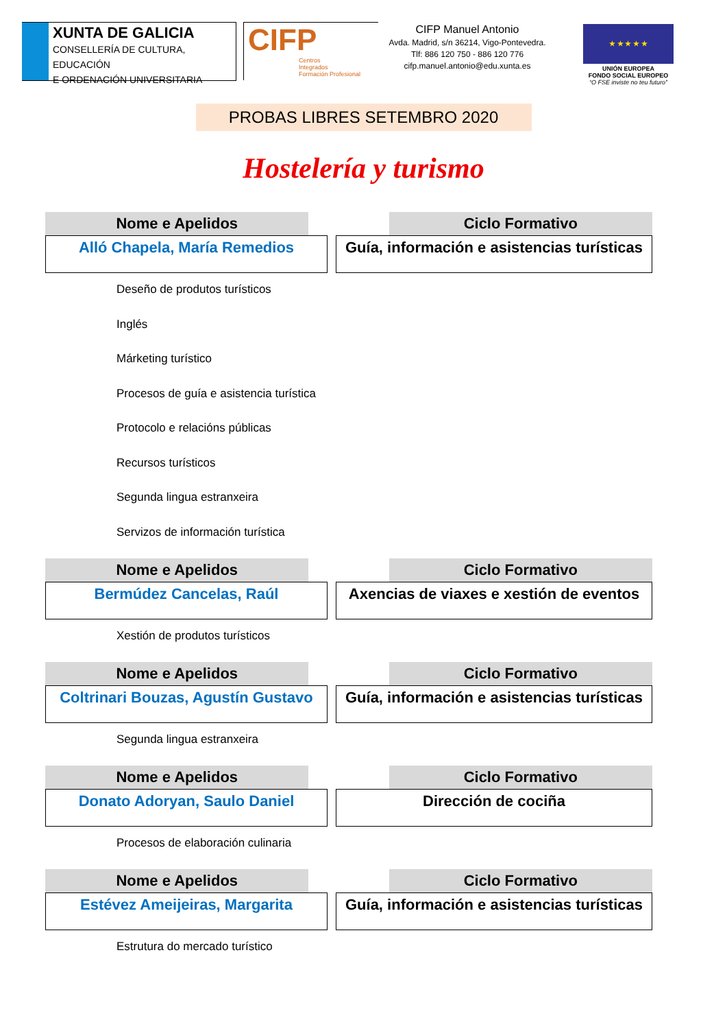XUNTA DE GALICIA
CONSELLERÍA DE CULTURA, EDUCACIÓN
E ORDENACIÓN UNIVERSITARIA
CIFP
Centros
Integrados
Formación Profesional
CIFP Manuel Antonio
Avda. Madrid, s/n 36214, Vigo-Pontevedra.
Tlf: 886 120 750 - 886 120 776
cifp.manuel.antonio@edu.xunta.es
★ ★ ★ ★ ★
UNIÓN EUROPEA
FONDO SOCIAL EUROPEO
“O FSE inviste no teu futuro”
PROBAS LIBRES SETEMBRO 2020
Hostelería y turismo
| Nome e Apelidos | | Ciclo Formativo |
| Alló Chapela, María Remedios | | Guía, información e asistencias turísticas |
Deseño de produtos turísticos
Inglés
Márketing turístico
Procesos de guía e asistencia turística
Protocolo e relacións públicas
Recursos turísticos
Segunda lingua estranxeira
Servizos de información turística
| Nome e Apelidos | | Ciclo Formativo |
| Bermúdez Cancelas, Raúl | | Axencias de viaxes e xestión de eventos |
Xestión de produtos turísticos
| Nome e Apelidos | | Ciclo Formativo |
| Coltrinari Bouzas, Agustín Gustavo | | Guía, información e asistencias turísticas |
Segunda lingua estranxeira
| Nome e Apelidos | | Ciclo Formativo |
| Donato Adoryan, Saulo Daniel | | Dirección de cociña |
Procesos de elaboración culinaria
| Nome e Apelidos | | Ciclo Formativo |
| Estévez Ameijeiras, Margarita | | Guía, información e asistencias turísticas |
Estrutura do mercado turístico